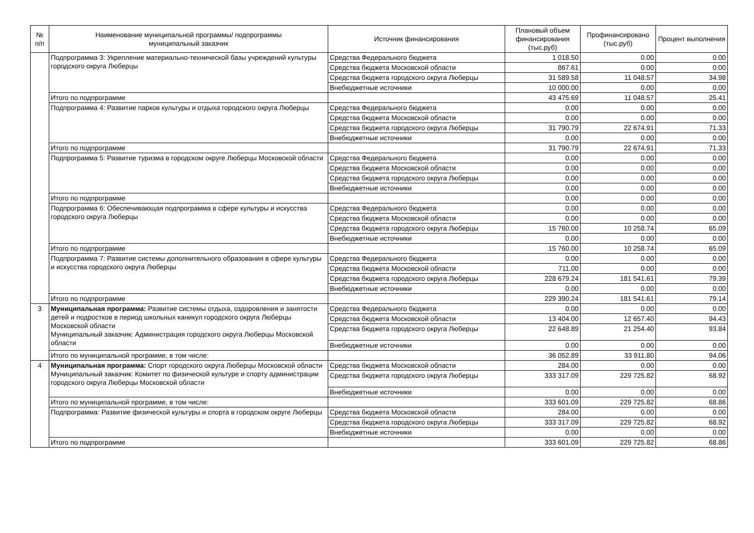| № п/п | Наименование муниципальной программы/ подпрограммы муниципальный заказчик | Источник финансирования | Плановый объем финансирования (тыс.руб) | Профинансировано (тыс.руб) | Процент выполнения |
| --- | --- | --- | --- | --- | --- |
| | Подпрограмма 3: Укрепление материально-технической базы учреждений культуры городского округа Люберцы | Средства Федерального бюджета | 1 018.50 | 0.00 | 0.00 |
| | | Средства бюджета Московской области | 867.61 | 0.00 | 0.00 |
| | | Средства бюджета городского округа Люберцы | 31 589.58 | 11 048.57 | 34.98 |
| | | Внебюджетные источники | 10 000.00 | 0.00 | 0.00 |
| | Итого по подпрограмме | | 43 475.69 | 11 048.57 | 25.41 |
| | Подпрограмма 4: Развитие парков культуры и отдыха городского округа Люберцы | Средства Федерального бюджета | 0.00 | 0.00 | 0.00 |
| | | Средства бюджета Московской области | 0.00 | 0.00 | 0.00 |
| | | Средства бюджета городского округа Люберцы | 31 790.79 | 22 674.91 | 71.33 |
| | | Внебюджетные источники | 0.00 | 0.00 | 0.00 |
| | Итого по подпрограмме | | 31 790.79 | 22 674.91 | 71.33 |
| | Подпрограмма 5: Развитие туризма в городском округе Люберцы Московской области | Средства Федерального бюджета | 0.00 | 0.00 | 0.00 |
| | | Средства бюджета Московской области | 0.00 | 0.00 | 0.00 |
| | | Средства бюджета городского округа Люберцы | 0.00 | 0.00 | 0.00 |
| | | Внебюджетные источники | 0.00 | 0.00 | 0.00 |
| | Итого по подпрограмме | | 0.00 | 0.00 | 0.00 |
| | Подпрограмма 6: Обеспечивающая подпрограмма в сфере культуры и искусства городского округа Люберцы | Средства Федерального бюджета | 0.00 | 0.00 | 0.00 |
| | | Средства бюджета Московской области | 0.00 | 0.00 | 0.00 |
| | | Средства бюджета городского округа Люберцы | 15 760.00 | 10 258.74 | 65.09 |
| | | Внебюджетные источники | 0.00 | 0.00 | 0.00 |
| | Итого по подпрограмме | | 15 760.00 | 10 258.74 | 65.09 |
| | Подпрограмма 7: Развитие системы дополнительного образования в сфере культуры и искусства городского округа Люберцы | Средства Федерального бюджета | 0.00 | 0.00 | 0.00 |
| | | Средства бюджета Московской области | 711.00 | 0.00 | 0.00 |
| | | Средства бюджета городского округа Люберцы | 228 679.24 | 181 541.61 | 79.39 |
| | | Внебюджетные источники | 0.00 | 0.00 | 0.00 |
| | Итого по подпрограмме | | 229 390.24 | 181 541.61 | 79.14 |
| 3 | Муниципальная программа: Развитие системы отдыха, оздоровления и занятости детей и подростков в период школьных каникул городского округа Люберцы Московской области Муниципальный заказчик: Администрация городского округа Люберцы Московской области | Средства Федерального бюджета | 0.00 | 0.00 | 0.00 |
| | | Средства бюджета Московской области | 13 404.00 | 12 657.40 | 94.43 |
| | | Средства бюджета городского округа Люберцы | 22 648.89 | 21 254.40 | 93.84 |
| | | Внебюджетные источники | 0.00 | 0.00 | 0.00 |
| | Итого по муниципальной программе, в том числе: | | 36 052.89 | 33 911.80 | 94.06 |
| 4 | Муниципальная программа: Спорт городского округа Люберцы Московской области Муниципальный заказчик: Комитет по физической культуре и спорту администрации городского округа Люберцы Московской области | Средства бюджета Московской области | 284.00 | 0.00 | 0.00 |
| | | Средства бюджета городского округа Люберцы | 333 317.09 | 229 725.82 | 68.92 |
| | | Внебюджетные источники | 0.00 | 0.00 | 0.00 |
| | Итого по муниципальной программе, в том числе: | | 333 601.09 | 229 725.82 | 68.86 |
| | Подпрограмма: Развитие физической культуры и спорта в городском округе Люберцы | Средства бюджета Московской области | 284.00 | 0.00 | 0.00 |
| | | Средства бюджета городского округа Люберцы | 333 317.09 | 229 725.82 | 68.92 |
| | | Внебюджетные источники | 0.00 | 0.00 | 0.00 |
| | Итого по подпрограмме | | 333 601.09 | 229 725.82 | 68.86 |